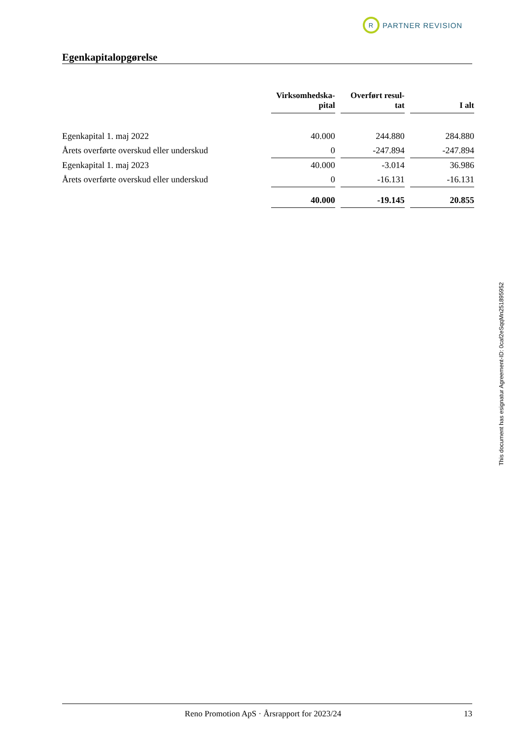R
PARTNER REVISION
Egenkapitalopgørelse
| | Virksomhedska- pital | | Overført resul- tat | | I alt |
| Egenkapital 1. maj 2022 | 40.000 | | 244.880 | | 284.880 |
| Årets overførte overskud eller underskud | 0 | | -247.894 | | -247.894 |
| Egenkapital 1. maj 2023 | 40.000 | | -3.014 | | 36.986 |
| Årets overførte overskud eller underskud | 0 | | -16.131 | | -16.131 |
| | 40.000 | | -19.145 | | 20.855 |
This document has esignatur Agreement-ID: 0caf2eSqqMn251895952
Reno Promotion ApS · Årsrapport for 2023/24 13